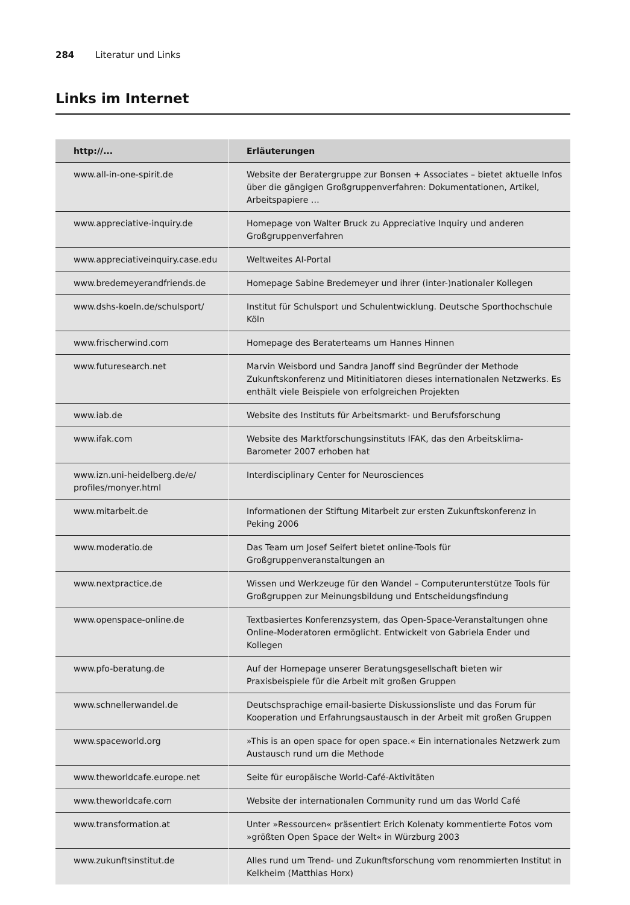284 Literatur und Links
Links im Internet
| http://... | Erläuterungen |
| --- | --- |
| www.all-in-one-spirit.de | Website der Beratergruppe zur Bonsen + Associates – bietet aktuelle Infos über die gängigen Großgruppenverfahren: Dokumentationen, Artikel, Arbeitspapiere … |
| www.appreciative-inquiry.de | Homepage von Walter Bruck zu Appreciative Inquiry und anderen Großgruppenverfahren |
| www.appreciativeinquiry.case.edu | Weltweites AI-Portal |
| www.bredemeyerandfriends.de | Homepage Sabine Bredemeyer und ihrer (inter-)nationaler Kollegen |
| www.dshs-koeln.de/schulsport/ | Institut für Schulsport und Schulentwicklung. Deutsche Sporthochschule Köln |
| www.frischerwind.com | Homepage des Beraterteams um Hannes Hinnen |
| www.futuresearch.net | Marvin Weisbord und Sandra Janoff sind Begründer der Methode Zukunftskonferenz und Mitinitiatoren dieses internationalen Netzwerks. Es enthält viele Beispiele von erfolgreichen Projekten |
| www.iab.de | Website des Instituts für Arbeitsmarkt- und Berufsforschung |
| www.ifak.com | Website des Marktforschungsinstituts IFAK, das den Arbeitsklima-Barometer 2007 erhoben hat |
| www.izn.uni-heidelberg.de/e/ profiles/monyer.html | Interdisciplinary Center for Neurosciences |
| www.mitarbeit.de | Informationen der Stiftung Mitarbeit zur ersten Zukunftskonferenz in Peking 2006 |
| www.moderatio.de | Das Team um Josef Seifert bietet online-Tools für Großgruppenveranstaltungen an |
| www.nextpractice.de | Wissen und Werkzeuge für den Wandel – Computerunterstütze Tools für Großgruppen zur Meinungsbildung und Entscheidungsfindung |
| www.openspace-online.de | Textbasiertes Konferenzsystem, das Open-Space-Veranstaltungen ohne Online-Moderatoren ermöglicht. Entwickelt von Gabriela Ender und Kollegen |
| www.pfo-beratung.de | Auf der Homepage unserer Beratungsgesellschaft bieten wir Praxisbeispiele für die Arbeit mit großen Gruppen |
| www.schnellerwandel.de | Deutschsprachige email-basierte Diskussionsliste und das Forum für Kooperation und Erfahrungsaustausch in der Arbeit mit großen Gruppen |
| www.spaceworld.org | »This is an open space for open space.« Ein internationales Netzwerk zum Austausch rund um die Methode |
| www.theworldcafe.europe.net | Seite für europäische World-Café-Aktivitäten |
| www.theworldcafe.com | Website der internationalen Community rund um das World Café |
| www.transformation.at | Unter »Ressourcen« präsentiert Erich Kolenaty kommentierte Fotos vom »größten Open Space der Welt« in Würzburg 2003 |
| www.zukunftsinstitut.de | Alles rund um Trend- und Zukunftsforschung vom renommierten Institut in Kelkheim (Matthias Horx) |